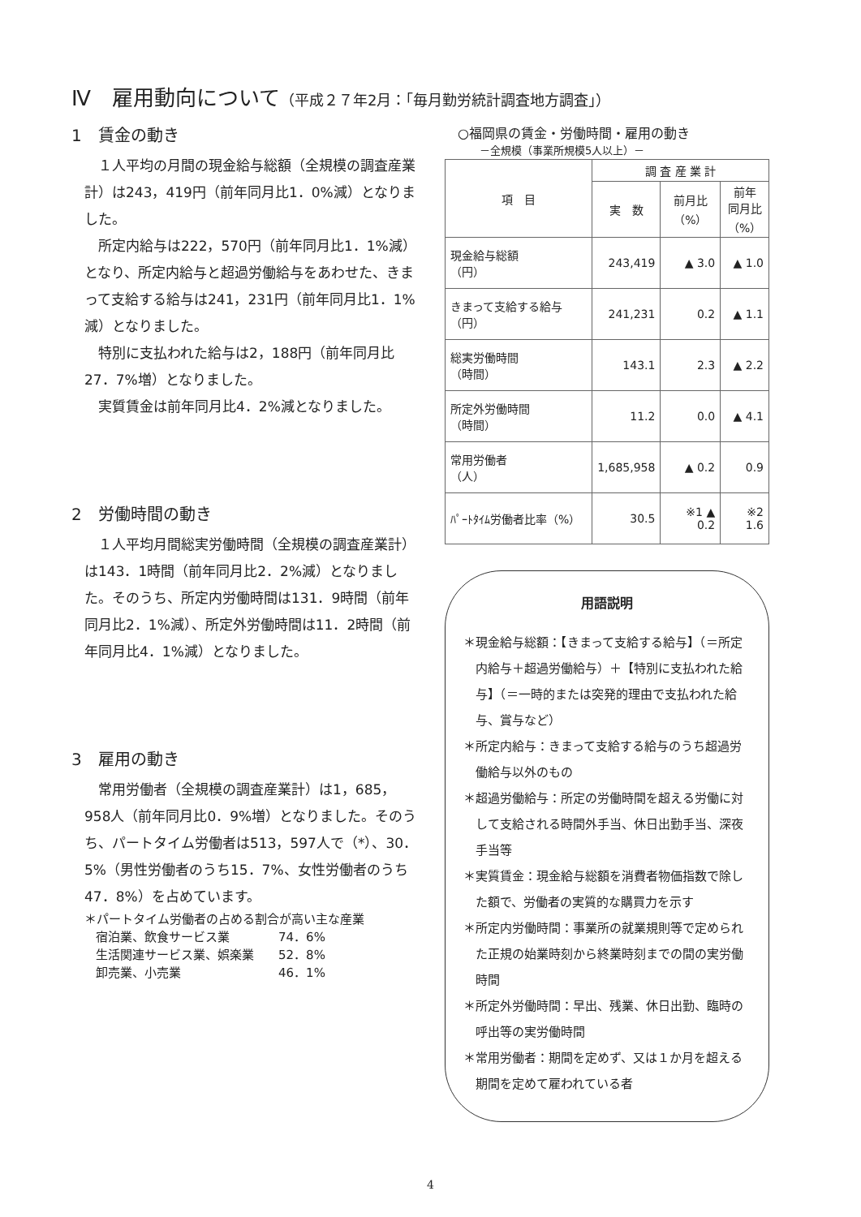Ⅳ　雇用動向について（平成２７年2月：「毎月勤労統計調査地方調査」）
1　賃金の動き
１人平均の月間の現金給与総額（全規模の調査産業計）は243，419円（前年同月比1．0%減）となりました。
所定内給与は222，570円（前年同月比1．1%減）となり、所定内給与と超過労働給与をあわせた、きまって支給する給与は241，231円（前年同月比1．1%減）となりました。
特別に支払われた給与は2，188円（前年同月比27．7%増）となりました。
実質賃金は前年同月比4．2%減となりました。
2　労働時間の動き
１人平均月間総実労働時間（全規模の調査産業計）は143．1時間（前年同月比2．2%減）となりました。そのうち、所定内労働時間は131．9時間（前年同月比2．1%減）、所定外労働時間は11．2時間（前年同月比4．1%減）となりました。
3　雇用の動き
常用労働者（全規模の調査産業計）は1，685，958人（前年同月比0．9%増）となりました。そのうち、パートタイム労働者は513，597人で（*）、30．5%（男性労働者のうち15．7%、女性労働者のうち47．8%）を占めています。
＊パートタイム労働者の占める割合が高い主な産業
| 宿泊業、飲食サービス業 | 74．6% |
| 生活関連サービス業、娯楽業 | 52．8% |
| 卸売業、小売業 | 46．1% |
○福岡県の賃金・労働時間・雇用の動き
－全規模（事業所規模5人以上）－
| 項 目 | 調 査 産 業 計 | | |
| --- | --- | --- | --- |
| | 実 数 | 前月比 （%） | 前年 同月比 （%） |
| 現金給与総額 （円） | 243,419 | ▲ 3.0 | ▲ 1.0 |
| きまって支給する給与（円） | 241,231 | 0.2 | ▲ 1.1 |
| 総実労働時間 （時間） | 143.1 | 2.3 | ▲ 2.2 |
| 所定外労働時間 （時間） | 11.2 | 0.0 | ▲ 4.1 |
| 常用労働者 （人） | 1,685,958 | ▲ 0.2 | 0.9 |
| ﾊﾟｰﾄﾀｲﾑ労働者比率（%） | 30.5 | ※1 ▲ 0.2 | ※2 1.6 |
用語説明
＊現金給与総額：【きまって支給する給与】（＝所定内給与＋超過労働給与）＋【特別に支払われた給与】（＝一時的または突発的理由で支払われた給与、賞与など）
＊所定内給与：きまって支給する給与のうち超過労働給与以外のもの
＊超過労働給与：所定の労働時間を超える労働に対して支給される時間外手当、休日出勤手当、深夜手当等
＊実質賃金：現金給与総額を消費者物価指数で除した額で、労働者の実質的な購買力を示す
＊所定内労働時間：事業所の就業規則等で定められた正規の始業時刻から終業時刻までの間の実労働時間
＊所定外労働時間：早出、残業、休日出勤、臨時の呼出等の実労働時間
＊常用労働者：期間を定めず、又は１か月を超える期間を定めて雇われている者
4